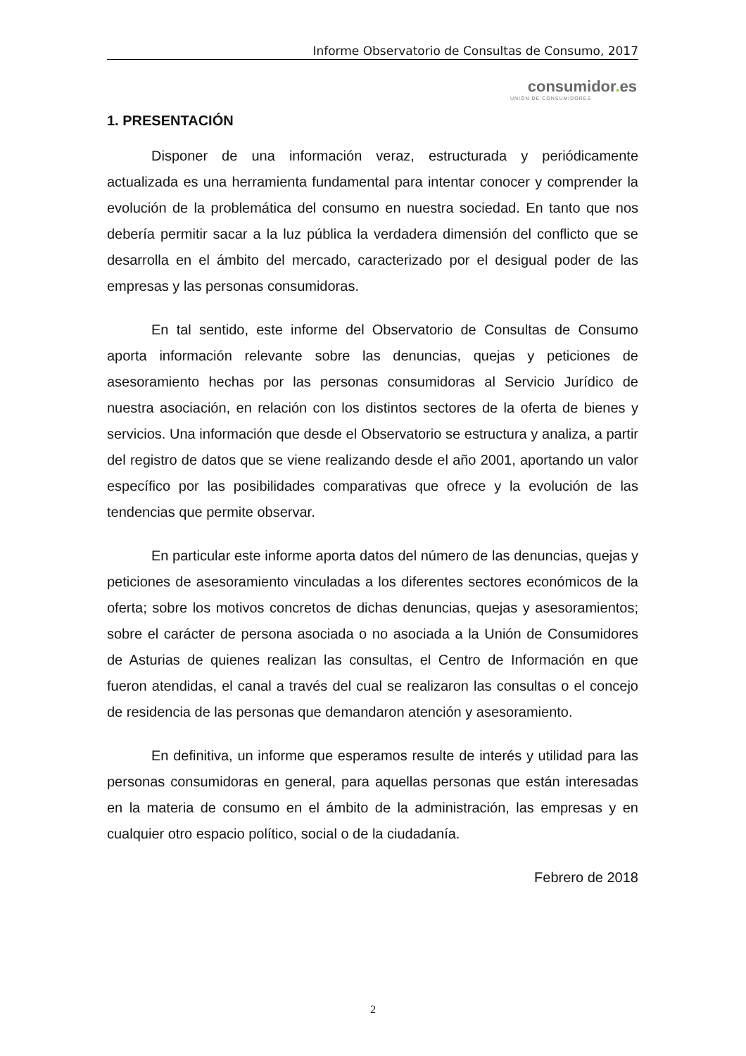Informe Observatorio de Consultas de Consumo, 2017
consumidor. es
UNIÓN DE CONSUMIDORES
1. PRESENTACIÓN
Disponer de una información veraz, estructurada y periódicamente actualizada es una herramienta fundamental para intentar conocer y comprender la evolución de la problemática del consumo en nuestra sociedad. En tanto que nos debería permitir sacar a la luz pública la verdadera dimensión del conflicto que se desarrolla en el ámbito del mercado, caracterizado por el desigual poder de las empresas y las personas consumidoras.
En tal sentido, este informe del Observatorio de Consultas de Consumo aporta información relevante sobre las denuncias, quejas y peticiones de asesoramiento hechas por las personas consumidoras al Servicio Jurídico de nuestra asociación, en relación con los distintos sectores de la oferta de bienes y servicios. Una información que desde el Observatorio se estructura y analiza, a partir del registro de datos que se viene realizando desde el año 2001, aportando un valor específico por las posibilidades comparativas que ofrece y la evolución de las tendencias que permite observar.
En particular este informe aporta datos del número de las denuncias, quejas y peticiones de asesoramiento vinculadas a los diferentes sectores económicos de la oferta; sobre los motivos concretos de dichas denuncias, quejas y asesoramientos; sobre el carácter de persona asociada o no asociada a la Unión de Consumidores de Asturias de quienes realizan las consultas, el Centro de Información en que fueron atendidas, el canal a través del cual se realizaron las consultas o el concejo de residencia de las personas que demandaron atención y asesoramiento.
En definitiva, un informe que esperamos resulte de interés y utilidad para las personas consumidoras en general, para aquellas personas que están interesadas en la materia de consumo en el ámbito de la administración, las empresas y en cualquier otro espacio político, social o de la ciudadanía.
Febrero de 2018
2